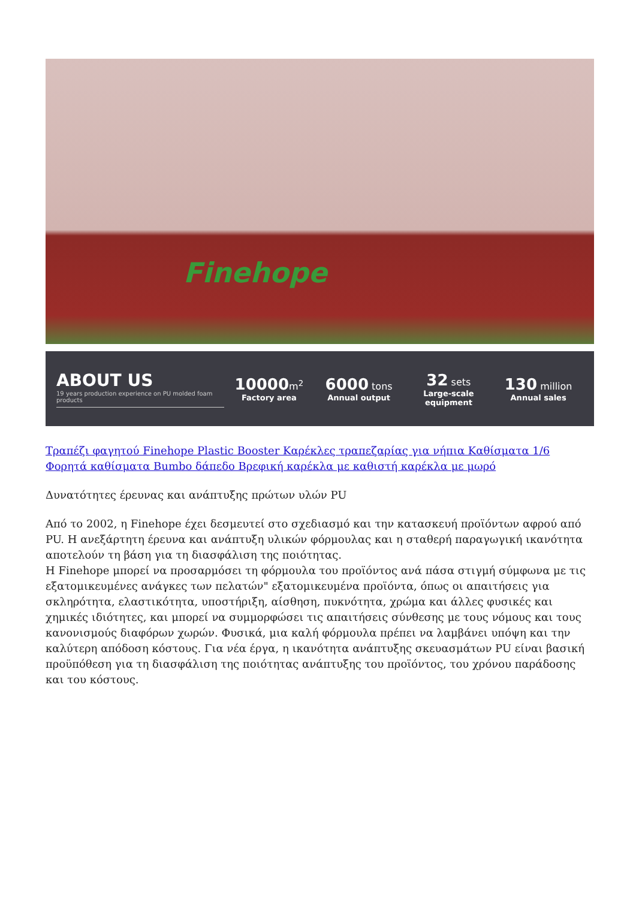Finehope
ABOUT US
19 years production experience on PU molded foam products
10000 m<sup>2</sup>
Factory area
6000 tons
Annual output
32 sets
Large-scale equipment
130 million
Annual sales
Τραπέζι φαγητού Finehope Plastic Booster Καρέκλες τραπεζαρίας για νήπια Καθίσματα 1/6 Φορητά καθίσματα Bumbo δάπεδο Βρεφική καρέκλα με καθιστή καρέκλα με μωρό
Δυνατότητες έρευνας και ανάπτυξης πρώτων υλών PU
Από το 2002, η Finehope έχει δεσμευτεί στο σχεδιασμό και την κατασκευή προϊόντων αφρού από PU. Η ανεξάρτητη έρευνα και ανάπτυξη υλικών φόρμουλας και η σταθερή παραγωγική ικανότητα αποτελούν τη βάση για τη διασφάλιση της ποιότητας.
Η Finehope μπορεί να προσαρμόσει τη φόρμουλα του προϊόντος ανά πάσα στιγμή σύμφωνα με τις εξατομικευμένες ανάγκες των πελατών" εξατομικευμένα προϊόντα, όπως οι απαιτήσεις για σκληρότητα, ελαστικότητα, υποστήριξη, αίσθηση, πυκνότητα, χρώμα και άλλες φυσικές και χημικές ιδιότητες, και μπορεί να συμμορφώσει τις απαιτήσεις σύνθεσης με τους νόμους και τους κανονισμούς διαφόρων χωρών. Φυσικά, μια καλή φόρμουλα πρέπει να λαμβάνει υπόψη και την καλύτερη απόδοση κόστους. Για νέα έργα, η ικανότητα ανάπτυξης σκευασμάτων PU είναι βασική προϋπόθεση για τη διασφάλιση της ποιότητας ανάπτυξης του προϊόντος, του χρόνου παράδοσης και του κόστους.